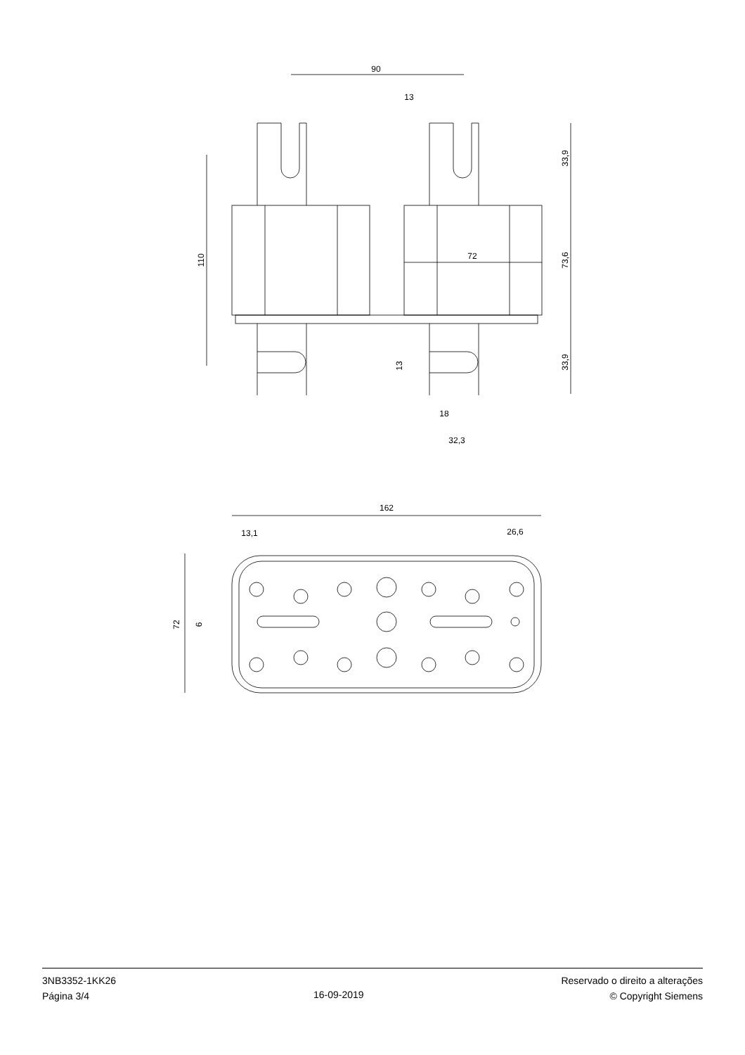90
13
72
18
32,3
110
33,9
73,6
33,9
13
162
13,1
26,6
72
6
3NB3352-1KK26
Página 3/4
16-09-2019 Reservado o direito a alterações
© Copyright Siemens